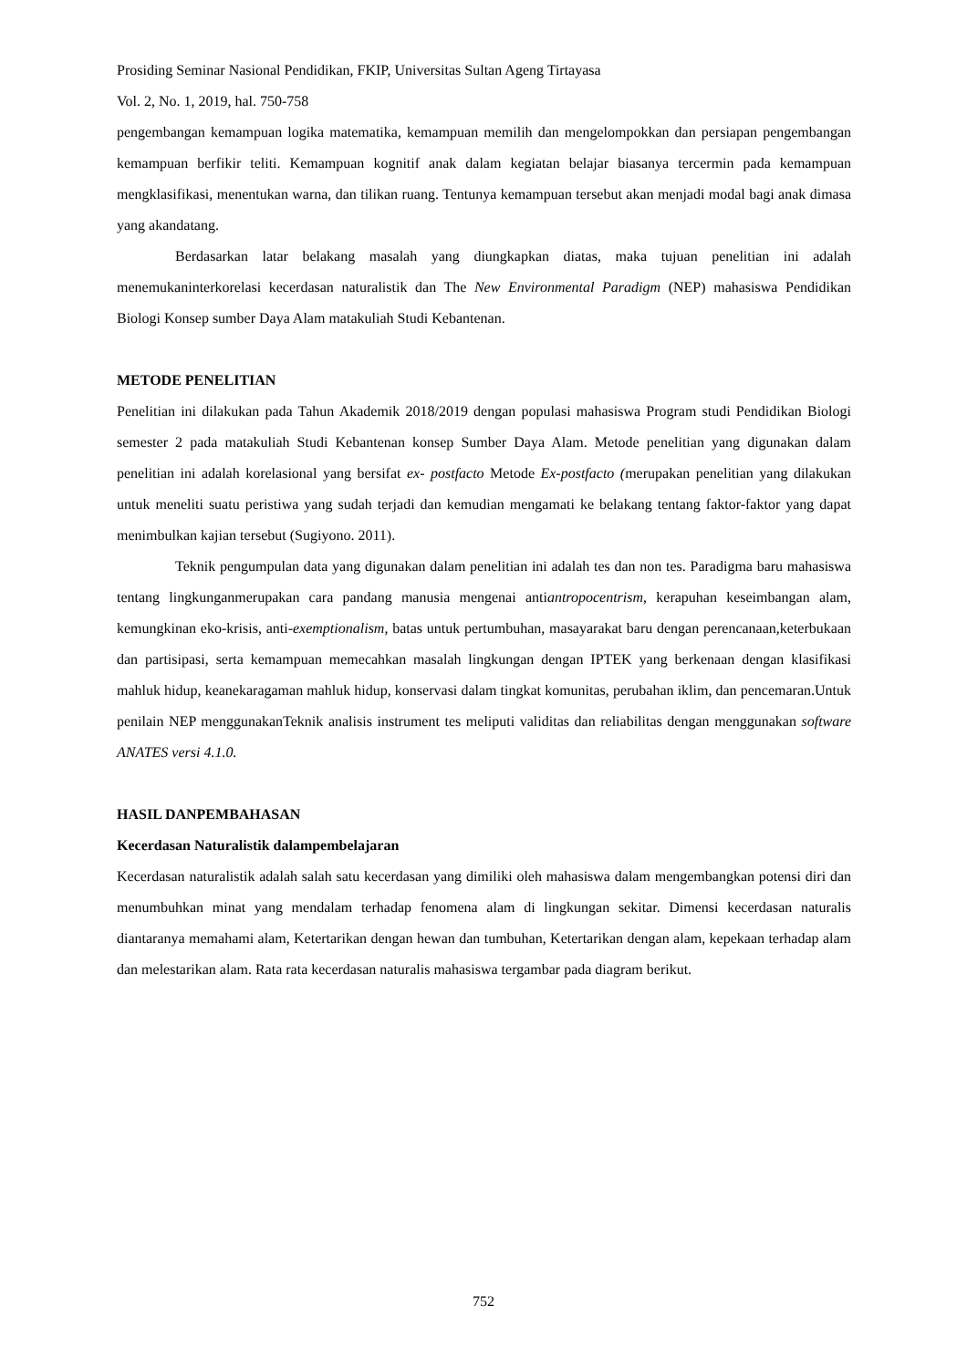Prosiding Seminar Nasional Pendidikan, FKIP, Universitas Sultan Ageng Tirtayasa
Vol. 2, No. 1, 2019, hal. 750-758
pengembangan kemampuan logika matematika, kemampuan memilih dan mengelompokkan dan persiapan pengembangan kemampuan berfikir teliti. Kemampuan kognitif anak dalam kegiatan belajar biasanya tercermin pada kemampuan mengklasifikasi, menentukan warna, dan tilikan ruang. Tentunya kemampuan tersebut akan menjadi modal bagi anak dimasa yang akandatang.
Berdasarkan latar belakang masalah yang diungkapkan diatas, maka tujuan penelitian ini adalah menemukaninterkorelasi kecerdasan naturalistik dan The New Environmental Paradigm (NEP) mahasiswa Pendidikan Biologi Konsep sumber Daya Alam matakuliah Studi Kebantenan.
METODE PENELITIAN
Penelitian ini dilakukan pada Tahun Akademik 2018/2019 dengan populasi mahasiswa Program studi Pendidikan Biologi semester 2 pada matakuliah Studi Kebantenan konsep Sumber Daya Alam. Metode penelitian yang digunakan dalam penelitian ini adalah korelasional yang bersifat ex- postfacto Metode Ex-postfacto (merupakan penelitian yang dilakukan untuk meneliti suatu peristiwa yang sudah terjadi dan kemudian mengamati ke belakang tentang faktor-faktor yang dapat menimbulkan kajian tersebut (Sugiyono. 2011).
Teknik pengumpulan data yang digunakan dalam penelitian ini adalah tes dan non tes. Paradigma baru mahasiswa tentang lingkunganmerupakan cara pandang manusia mengenai antiantropocentrism, kerapuhan keseimbangan alam, kemungkinan eko-krisis, anti-exemptionalism, batas untuk pertumbuhan, masayarakat baru dengan perencanaan,keterbukaan dan partisipasi, serta kemampuan memecahkan masalah lingkungan dengan IPTEK yang berkenaan dengan klasifikasi mahluk hidup, keanekaragaman mahluk hidup, konservasi dalam tingkat komunitas, perubahan iklim, dan pencemaran.Untuk penilain NEP menggunakanTeknik analisis instrument tes meliputi validitas dan reliabilitas dengan menggunakan software ANATES versi 4.1.0.
HASIL DANPEMBAHASAN
Kecerdasan Naturalistik dalampembelajaran
Kecerdasan naturalistik adalah salah satu kecerdasan yang dimiliki oleh mahasiswa dalam mengembangkan potensi diri dan menumbuhkan minat yang mendalam terhadap fenomena alam di lingkungan sekitar. Dimensi kecerdasan naturalis diantaranya memahami alam, Ketertarikan dengan hewan dan tumbuhan, Ketertarikan dengan alam, kepekaan terhadap alam dan melestarikan alam. Rata rata kecerdasan naturalis mahasiswa tergambar pada diagram berikut.
752